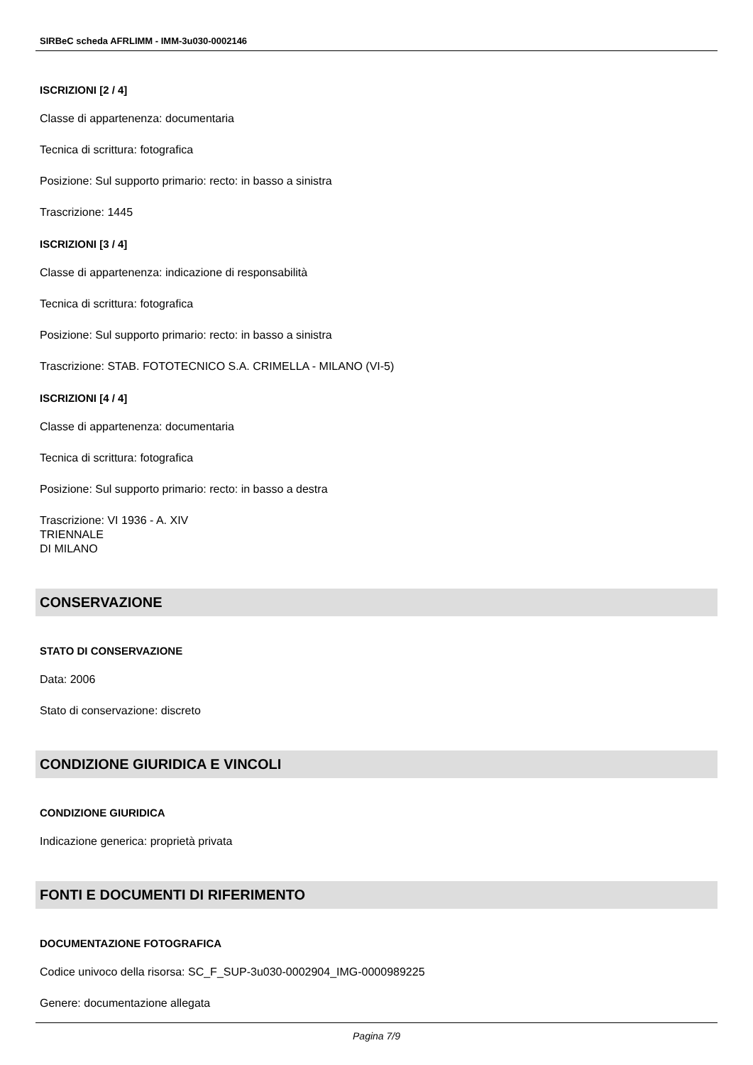SIRBeC scheda AFRLIMM - IMM-3u030-0002146
ISCRIZIONI [2 / 4]
Classe di appartenenza: documentaria
Tecnica di scrittura: fotografica
Posizione: Sul supporto primario: recto: in basso a sinistra
Trascrizione: 1445
ISCRIZIONI [3 / 4]
Classe di appartenenza: indicazione di responsabilità
Tecnica di scrittura: fotografica
Posizione: Sul supporto primario: recto: in basso a sinistra
Trascrizione: STAB. FOTOTECNICO S.A. CRIMELLA - MILANO (VI-5)
ISCRIZIONI [4 / 4]
Classe di appartenenza: documentaria
Tecnica di scrittura: fotografica
Posizione: Sul supporto primario: recto: in basso a destra
Trascrizione: VI 1936 - A. XIV
TRIENNALE
DI MILANO
CONSERVAZIONE
STATO DI CONSERVAZIONE
Data: 2006
Stato di conservazione: discreto
CONDIZIONE GIURIDICA E VINCOLI
CONDIZIONE GIURIDICA
Indicazione generica: proprietà privata
FONTI E DOCUMENTI DI RIFERIMENTO
DOCUMENTAZIONE FOTOGRAFICA
Codice univoco della risorsa: SC_F_SUP-3u030-0002904_IMG-0000989225
Genere: documentazione allegata
Pagina 7/9